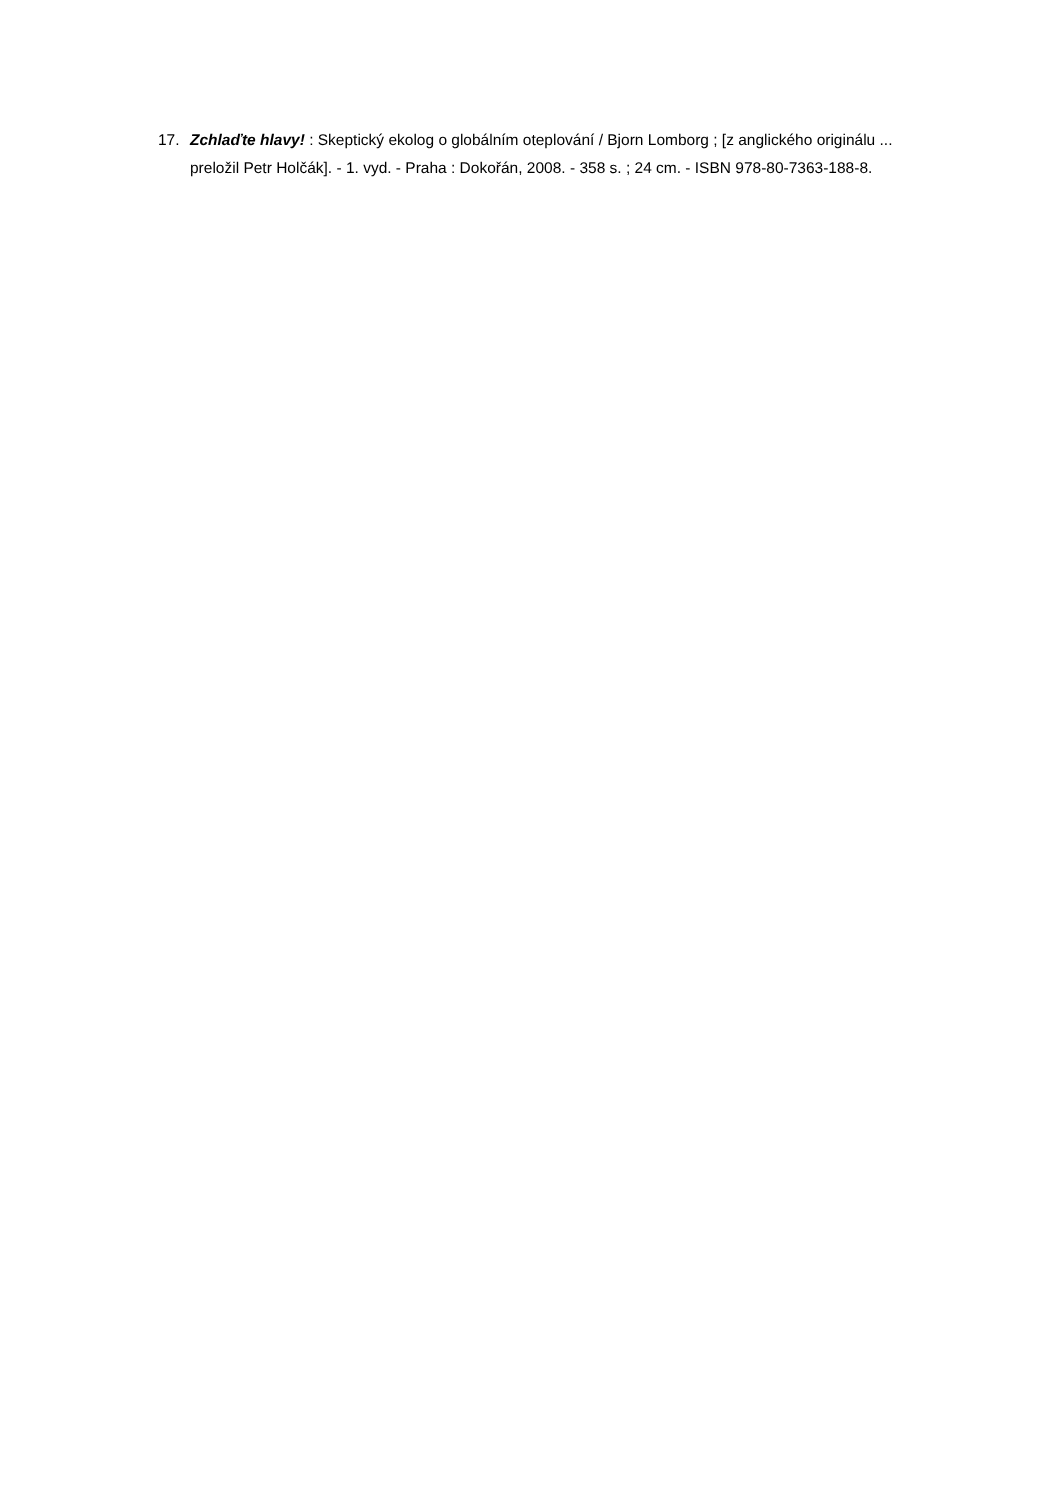17. Zchlaďte hlavy! : Skeptický ekolog o globálním oteplování / Bjorn Lomborg ; [z anglického originálu ... preložil Petr Holčák]. - 1. vyd. - Praha : Dokořán, 2008. - 358 s. ; 24 cm. - ISBN 978-80-7363-188-8.